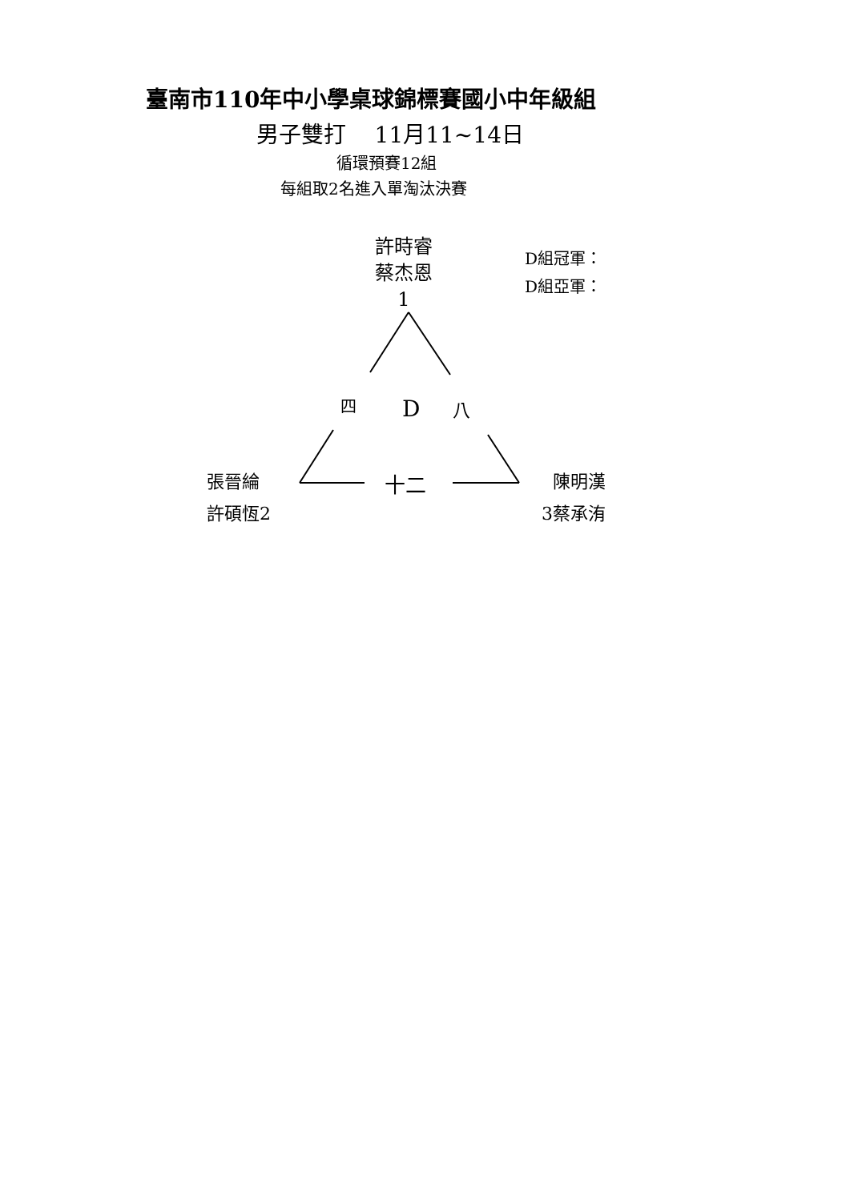臺南市110年中小學桌球錦標賽國小中年級組
男子雙打 11月11~14日
循環預賽12組
每組取2名進入單淘汰決賽
許時睿
蔡杰恩
1
D組冠軍：
D組亞軍：
四 D 八
張晉綸
許碩恆2
十二
陳明漢
3蔡承洧